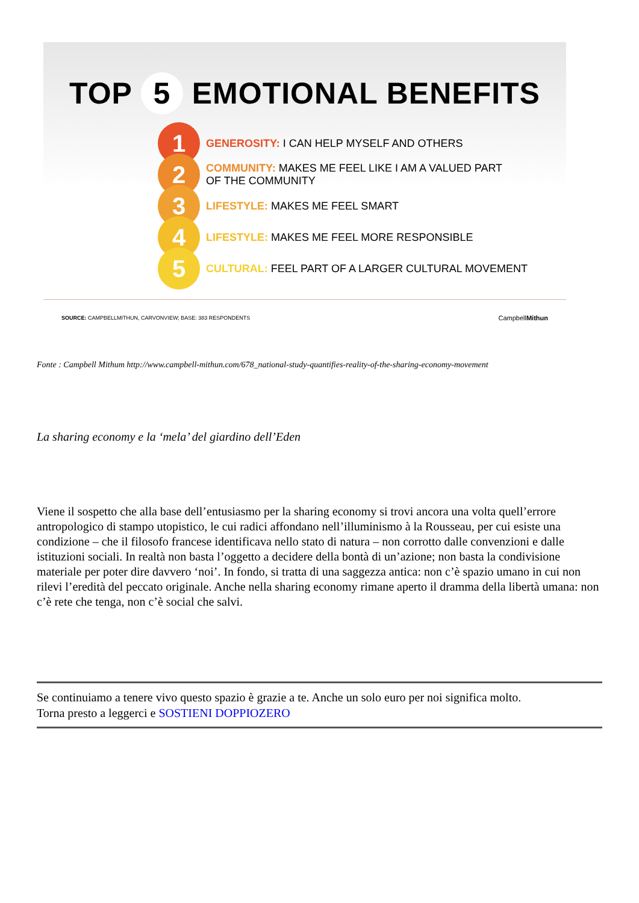TOP 5 EMOTIONAL BENEFITS
1
GENEROSITY: I CAN HELP MYSELF AND OTHERS
2
COMMUNITY: MAKES ME FEEL LIKE I AM A VALUED PART
OF THE COMMUNITY
3
LIFESTYLE: MAKES ME FEEL SMART
4
LIFESTYLE: MAKES ME FEEL MORE RESPONSIBLE
5
CULTURAL: FEEL PART OF A LARGER CULTURAL MOVEMENT
SOURCE: CAMPBELLMITHUN, CARVONVIEW; BASE: 383 RESPONDENTS
CampbellMithun
Fonte : Campbell Mithum http://www.campbell-mithun.com/678_national-study-quantifies-reality-of-the-sharing-economy-movement
La sharing economy e la ‘mela’ del giardino dell’Eden
Viene il sospetto che alla base dell’entusiasmo per la sharing economy si trovi ancora una volta quell’errore antropologico di stampo utopistico, le cui radici affondano nell’illuminismo à la Rousseau, per cui esiste una condizione – che il filosofo francese identificava nello stato di natura – non corrotto dalle convenzioni e dalle istituzioni sociali. In realtà non basta l’oggetto a decidere della bontà di un’azione; non basta la condivisione materiale per poter dire davvero ‘noi’. In fondo, si tratta di una saggezza antica: non c’è spazio umano in cui non rilevi l’eredità del peccato originale. Anche nella sharing economy rimane aperto il dramma della libertà umana: non c’è rete che tenga, non c’è social che salvi.
Se continuiamo a tenere vivo questo spazio è grazie a te. Anche un solo euro per noi significa molto.
Torna presto a leggerci e SOSTIENI DOPPIOZERO